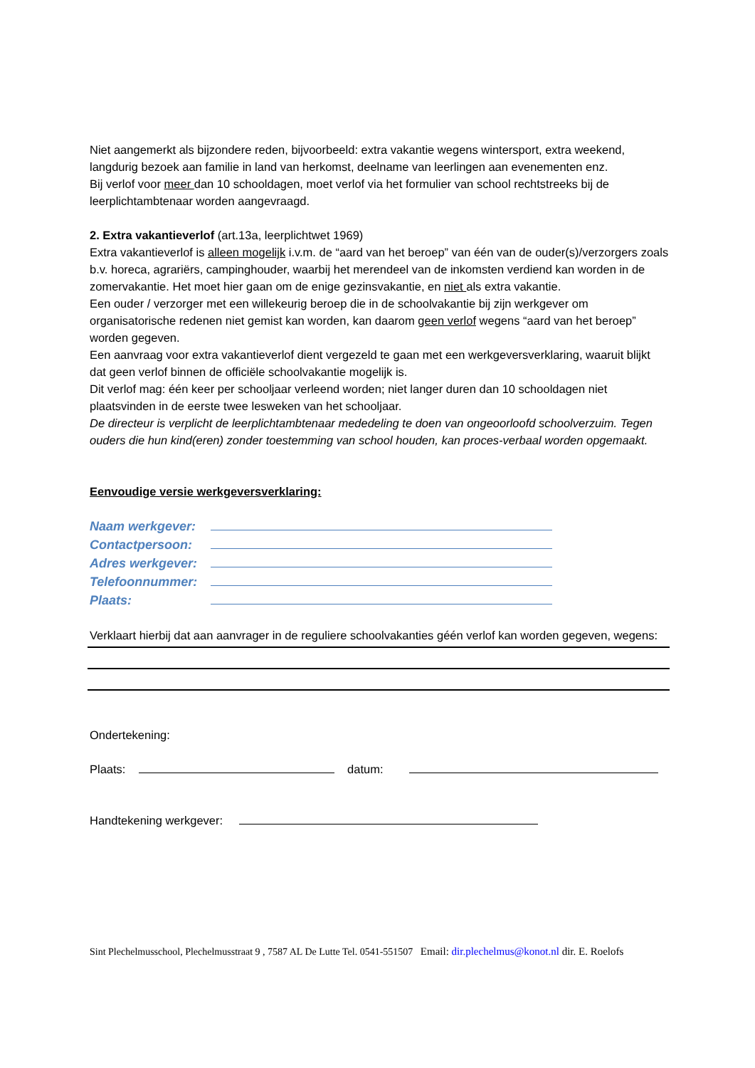Niet aangemerkt als bijzondere reden, bijvoorbeeld: extra vakantie wegens wintersport, extra weekend, langdurig bezoek aan familie in land van herkomst, deelname van leerlingen aan evenementen enz.
Bij verlof voor meer dan 10 schooldagen, moet verlof via het formulier van school rechtstreeks bij de leerplichtambtenaar worden aangevraagd.
2. Extra vakantieverlof (art.13a, leerplichtwet 1969)
Extra vakantieverlof is alleen mogelijk i.v.m. de “aard van het beroep” van één van de ouder(s)/verzorgers zoals b.v. horeca, agrariërs, campinghouder, waarbij het merendeel van de inkomsten verdiend kan worden in de zomervakantie. Het moet hier gaan om de enige gezinsvakantie, en niet als extra vakantie.
Een ouder / verzorger met een willekeurig beroep die in de schoolvakantie bij zijn werkgever om organisatorische redenen niet gemist kan worden, kan daarom geen verlof wegens “aard van het beroep” worden gegeven.
Een aanvraag voor extra vakantieverlof dient vergezeld te gaan met een werkgeversverklaring, waaruit blijkt dat geen verlof binnen de officiële schoolvakantie mogelijk is.
Dit verlof mag: één keer per schooljaar verleend worden; niet langer duren dan 10 schooldagen niet plaatsvinden in de eerste twee lesweken van het schooljaar.
De directeur is verplicht de leerplichtambtenaar mededeling te doen van ongeoorloofd schoolverzuim. Tegen ouders die hun kind(eren) zonder toestemming van school houden, kan proces-verbaal worden opgemaakt.
Eenvoudige versie werkgeversverklaring:
Naam werkgever:
Contactpersoon:
Adres werkgever:
Telefoonnummer:
Plaats:
Verklaart hierbij dat aan aanvrager in de reguliere schoolvakanties géén verlof kan worden gegeven, wegens:
Ondertekening:
Plaats: datum:
Handtekening werkgever:
Sint Plechelmusschool, Plechelmusstraat 9 , 7587 AL De Lutte Tel. 0541-551507 Email: dir.plechelmus@konot.nl dir. E. Roelofs